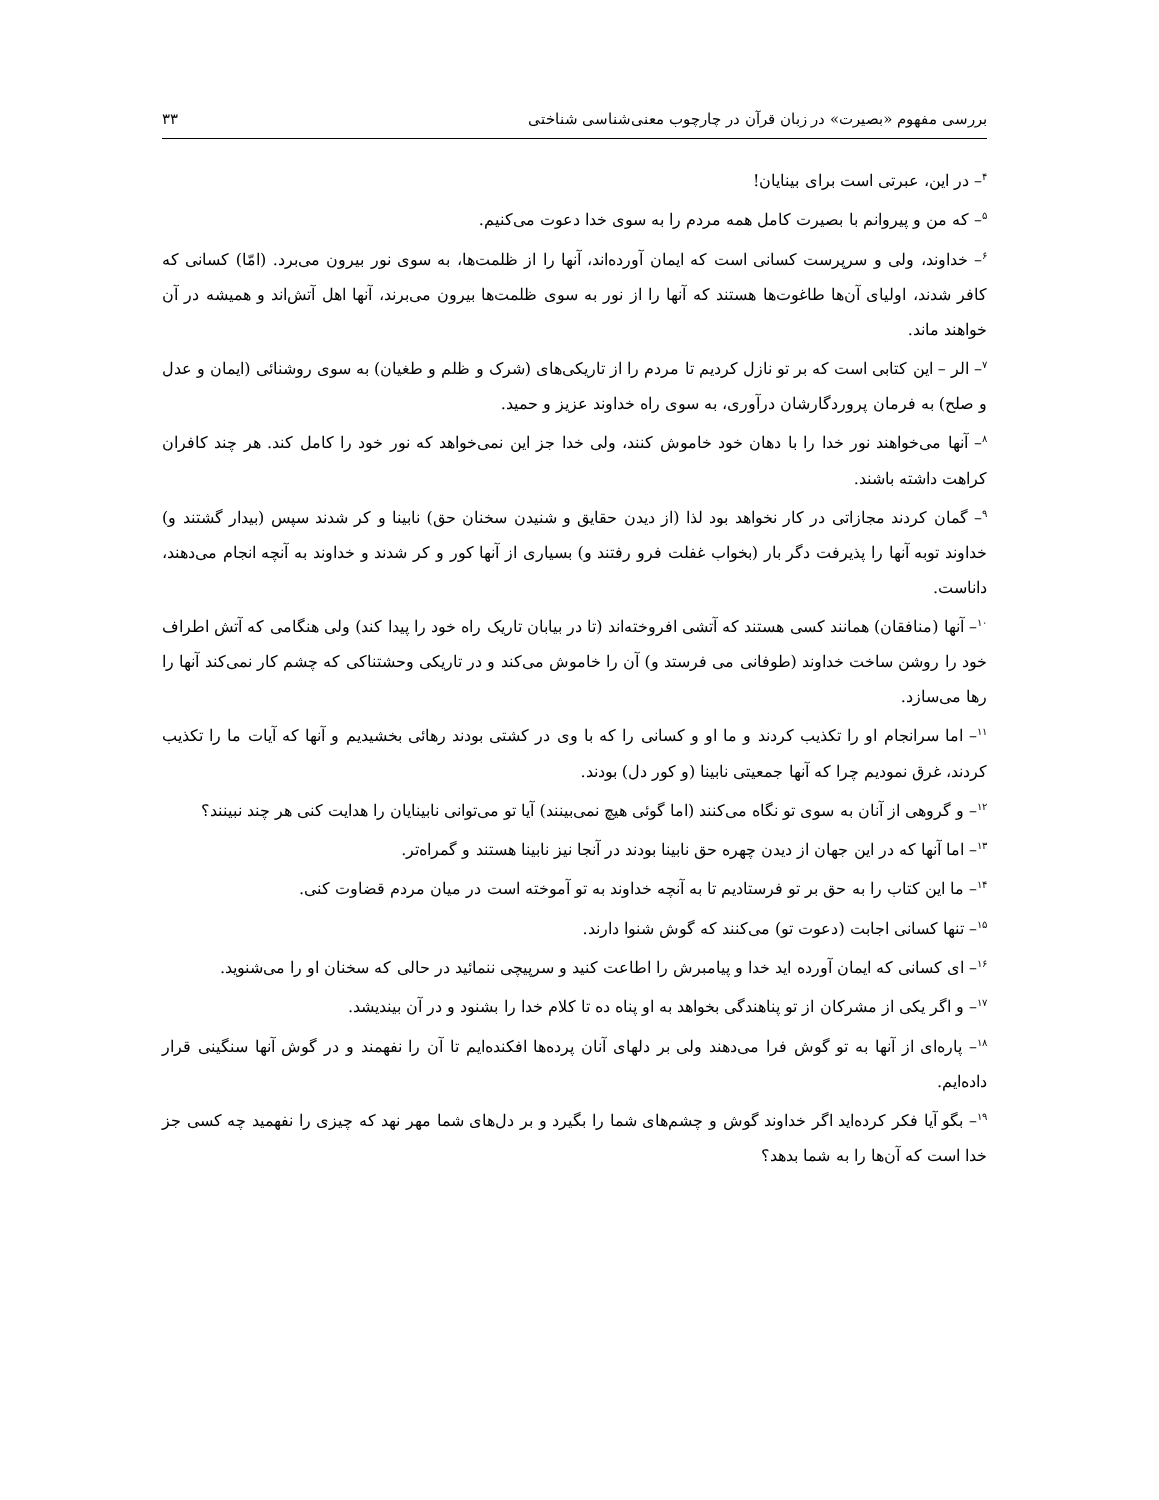بررسی مفهوم «بصیرت» در زبان قرآن در چارچوب معنی‌شناسی شناختی ۳۳
<sup>۴</sup>– در این، عبرتی است برای بینایان!
<sup>۵</sup>– که من و پیروانم با بصیرت کامل همه مردم را به سوی خدا دعوت می‌کنیم.
<sup>۶</sup>– خداوند، ولی و سرپرست کسانی است که ایمان آورده‌اند، آنها را از ظلمت‌ها، به سوی نور بیرون می‌برد. (امّا) کسانی که کافر شدند، اولیای آن‌ها طاغوت‌ها هستند که آنها را از نور به سوی ظلمت‌ها بیرون می‌برند، آنها اهل آتش‌اند و همیشه در آن خواهند ماند.
<sup>۷</sup>– الر – این کتابی است که بر تو نازل کردیم تا مردم را از تاریکی‌های (شرک و ظلم و طغیان) به سوی روشنائی (ایمان و عدل و صلح) به فرمان پروردگارشان درآوری، به سوی راه خداوند عزیز و حمید.
<sup>۸</sup>– آنها می‌خواهند نور خدا را با دهان خود خاموش کنند، ولی خدا جز این نمی‌خواهد که نور خود را کامل کند. هر چند کافران کراهت داشته باشند.
<sup>۹</sup>– گمان کردند مجازاتی در کار نخواهد بود لذا (از دیدن حقایق و شنیدن سخنان حق) نابینا و کر شدند سپس (بیدار گشتند و) خداوند توبه آنها را پذیرفت دگر بار (بخواب غفلت فرو رفتند و) بسیاری از آنها کور و کر شدند و خداوند به آنچه انجام می‌دهند، داناست.
<sup>۱۰</sup>– آنها (منافقان) همانند کسی هستند که آتشی افروخته‌اند (تا در بیابان تاریک راه خود را پیدا کند) ولی هنگامی که آتش اطراف خود را روشن ساخت خداوند (طوفانی می فرستد و) آن را خاموش می‌کند و در تاریکی وحشتناکی که چشم کار نمی‌کند آنها را رها می‌سازد.
<sup>۱۱</sup>– اما سرانجام او را تکذیب کردند و ما او و کسانی را که با وی در کشتی بودند رهائی بخشیدیم و آنها که آیات ما را تکذیب کردند، غرق نمودیم چرا که آنها جمعیتی نابینا (و کور دل) بودند.
<sup>۱۲</sup>– و گروهی از آنان به سوی تو نگاه می‌کنند (اما گوئی هیچ نمی‌بینند) آیا تو می‌توانی نابینایان را هدایت کنی هر چند نبینند؟
<sup>۱۳</sup>– اما آنها که در این جهان از دیدن چهره حق نابینا بودند در آنجا نیز نابینا هستند و گمراه‌تر.
<sup>۱۴</sup>– ما این کتاب را به حق بر تو فرستادیم تا به آنچه خداوند به تو آموخته است در میان مردم قضاوت کنی.
<sup>۱۵</sup>– تنها کسانی اجابت (دعوت تو) می‌کنند که گوش شنوا دارند.
<sup>۱۶</sup>– ای کسانی که ایمان آورده اید خدا و پیامبرش را اطاعت کنید و سرپیچی ننمائید در حالی که سخنان او را می‌شنوید.
<sup>۱۷</sup>– و اگر یکی از مشرکان از تو پناهندگی بخواهد به او پناه ده تا کلام خدا را بشنود و در آن بیندیشد.
<sup>۱۸</sup>– پاره‌ای از آنها به تو گوش فرا می‌دهند ولی بر دلهای آنان پرده‌ها افکنده‌ایم تا آن را نفهمند و در گوش آنها سنگینی قرار داده‌ایم.
<sup>۱۹</sup>– بگو آیا فکر کرده‌اید اگر خداوند گوش و چشم‌های شما را بگیرد و بر دل‌های شما مهر نهد که چیزی را نفهمید چه کسی جز خدا است که آن‌ها را به شما بدهد؟